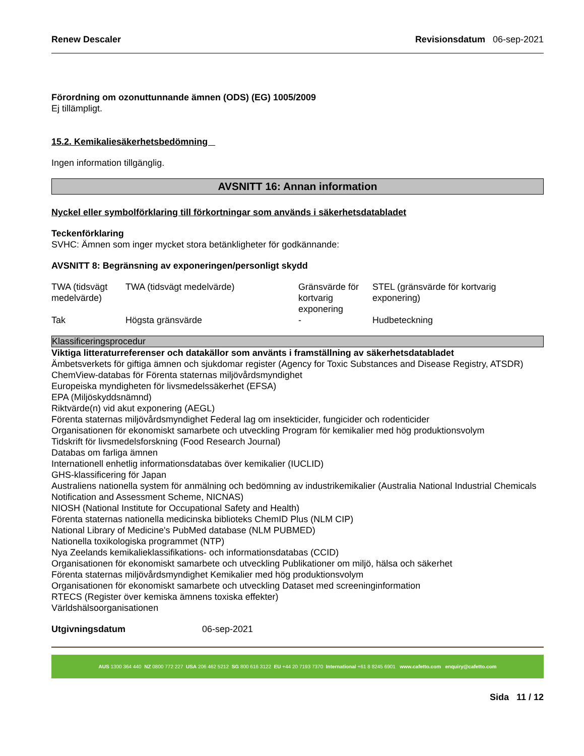Renew Descaler Revisionsdatum 06-sep-2021
Förordning om ozonuttunnande ämnen (ODS) (EG) 1005/2009
Ej tillämpligt.
15.2. Kemikaliesäkerhetsbedömning
Ingen information tillgänglig.
AVSNITT 16: Annan information
Nyckel eller symbolförklaring till förkortningar som används i säkerhetsdatabladet
Teckenförklaring
SVHC: Ämnen som inger mycket stora betänkligheter för godkännande:
AVSNITT 8: Begränsning av exponeringen/personligt skydd
| TWA (tidsvägt medelvärde) | TWA (tidsvägt medelvärde) | Gränsvärde för kortvarig exponering | STEL (gränsvärde för kortvarig exponering) |
| Tak | Högsta gränsvärde | - | Hudbeteckning |
Klassificeringsprocedur
Viktiga litteraturreferenser och datakällor som använts i framställning av säkerhetsdatabladet
Ämbetsverkets för giftiga ämnen och sjukdomar register (Agency for Toxic Substances and Disease Registry, ATSDR)
ChemView-databas för Förenta staternas miljövårdsmyndighet
Europeiska myndigheten för livsmedelssäkerhet (EFSA)
EPA (Miljöskyddsnämnd)
Riktvärde(n) vid akut exponering (AEGL)
Förenta staternas miljövårdsmyndighet Federal lag om insekticider, fungicider och rodenticider
Organisationen för ekonomiskt samarbete och utveckling Program för kemikalier med hög produktionsvolym
Tidskrift för livsmedelsforskning (Food Research Journal)
Databas om farliga ämnen
Internationell enhetlig informationsdatabas över kemikalier (IUCLID)
GHS-klassificering för Japan
Australiens nationella system för anmälning och bedömning av industrikemikalier (Australia National Industrial Chemicals Notification and Assessment Scheme, NICNAS)
NIOSH (National Institute for Occupational Safety and Health)
Förenta staternas nationella medicinska biblioteks ChemID Plus (NLM CIP)
National Library of Medicine's PubMed database (NLM PUBMED)
Nationella toxikologiska programmet (NTP)
Nya Zeelands kemikalieklassifikations- och informationsdatabas (CCID)
Organisationen för ekonomiskt samarbete och utveckling Publikationer om miljö, hälsa och säkerhet
Förenta staternas miljövårdsmyndighet Kemikalier med hög produktionsvolym
Organisationen för ekonomiskt samarbete och utveckling Dataset med screeninginformation
RTECS (Register över kemiska ämnens toxiska effekter)
Världshälsoorganisationen
Utgivningsdatum 06-sep-2021
AUS 1300 364 440 NZ 0800 772 227 USA 206 462 5212 SG 800 616 3122 EU +44 20 7193 7370 International +61 8 8245 6901 www.cafetto.com enquiry@cafetto.com
Sida 11 / 12